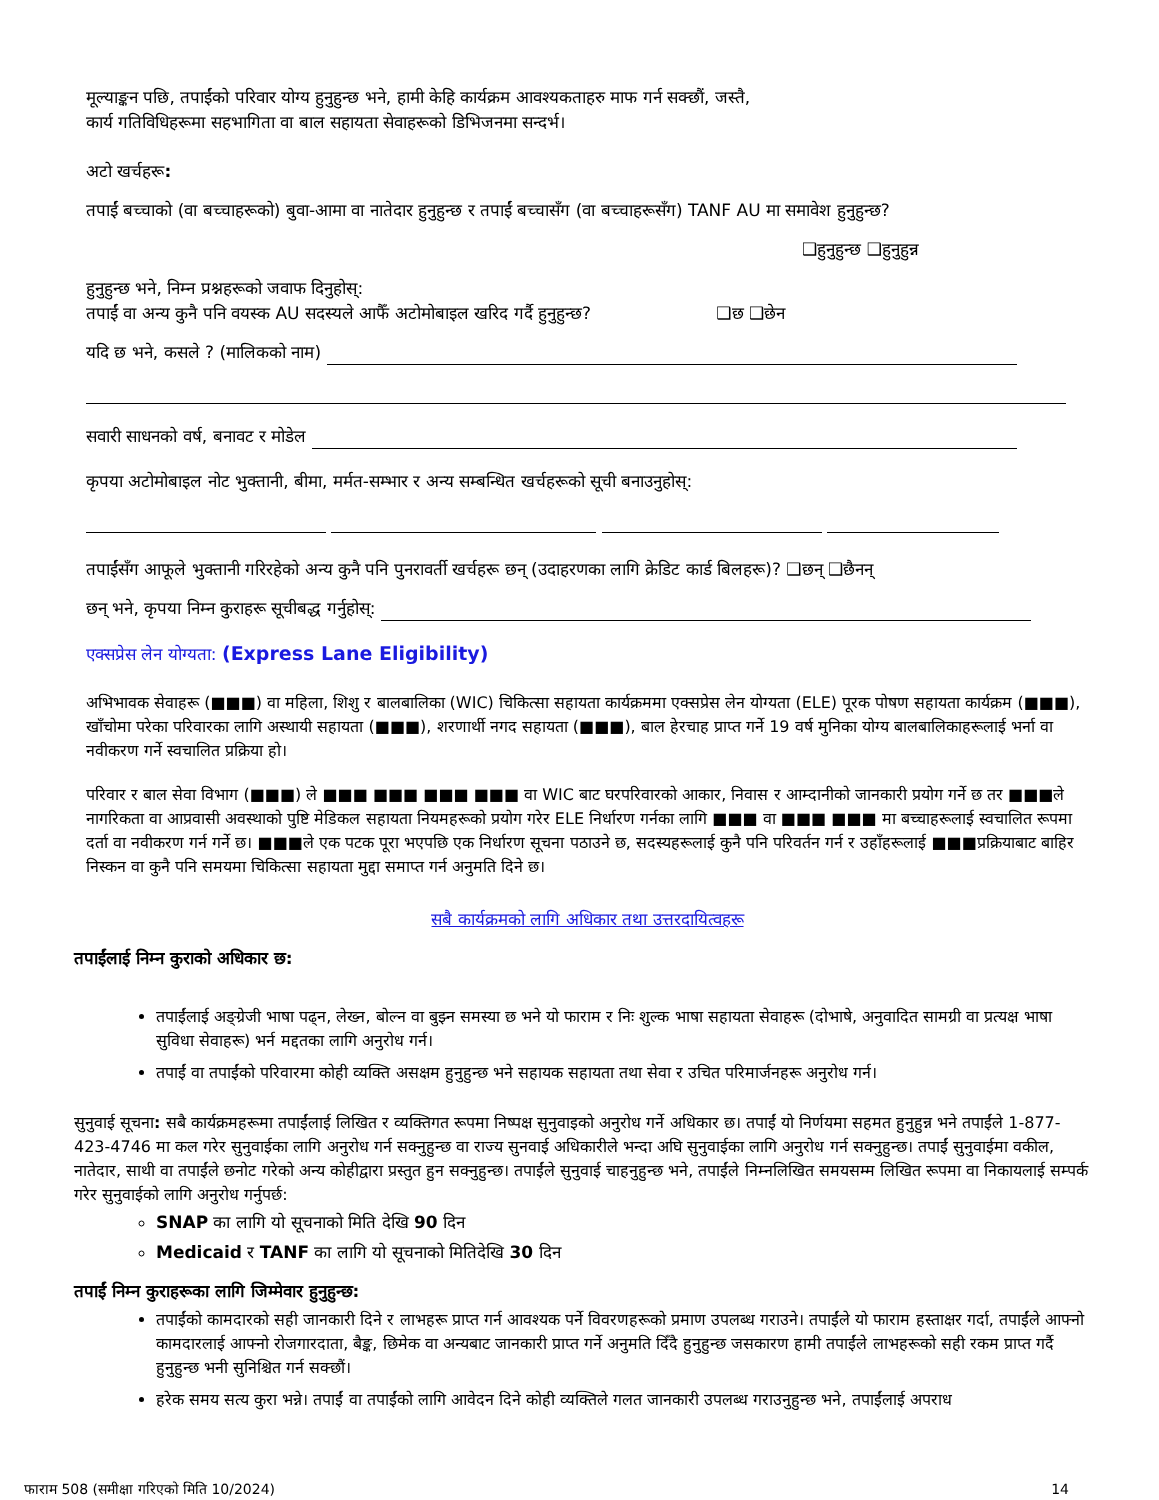मूल्याङ्कन पछि, तपाईंको परिवार योग्य हुनुहुन्छ भने, हामी केहि कार्यक्रम आवश्यकताहरु माफ गर्न सक्छौं, जस्तै,
कार्य गतिविधिहरूमा सहभागिता वा बाल सहायता सेवाहरूको डिभिजनमा सन्दर्भ।
अटो खर्चहरू:
तपाईं बच्चाको (वा बच्चाहरूको) बुवा-आमा वा नातेदार हुनुहुन्छ र तपाईं बच्चासँग (वा बच्चाहरूसँग) TANF AU मा समावेश हुनुहुन्छ?
❑हुनुहुन्छ ❑हुनुहुन्न
हुनुहुन्छ भने, निम्न प्रश्नहरूको जवाफ दिनुहोस्:
तपाईं वा अन्य कुनै पनि वयस्क AU सदस्यले आफैँ अटोमोबाइल खरिद गर्दै हुनुहुन्छ? ❑छ ❑छेन
यदि छ भने, कसले ? (मालिकको नाम)
सवारी साधनको वर्ष, बनावट र मोडेल
कृपया अटोमोबाइल नोट भुक्तानी, बीमा, मर्मत-सम्भार र अन्य सम्बन्धित खर्चहरूको सूची बनाउनुहोस्:
तपाईंसँग आफूले भुक्तानी गरिरहेको अन्य कुनै पनि पुनरावर्ती खर्चहरू छन् (उदाहरणका लागि क्रेडिट कार्ड बिलहरू)? ❑छन् ❑छैनन्
छन् भने, कृपया निम्न कुराहरू सूचीबद्ध गर्नुहोस्:
एक्सप्रेस लेन योग्यता: (Express Lane Eligibility)
अभिभावक सेवाहरू (■■■) वा महिला, शिशु र बालबालिका (WIC) चिकित्सा सहायता कार्यक्रममा एक्सप्रेस लेन योग्यता (ELE) पूरक पोषण सहायता कार्यक्रम (■■■), खाँचोमा परेका परिवारका लागि अस्थायी सहायता (■■■), शरणार्थी नगद सहायता (■■■), बाल हेरचाह प्राप्त गर्ने 19 वर्ष मुनिका योग्य बालबालिकाहरूलाई भर्ना वा नवीकरण गर्ने स्वचालित प्रक्रिया हो।
परिवार र बाल सेवा विभाग (■■■) ले ■■■ ■■■ ■■■ ■■■ वा WIC बाट घरपरिवारको आकार, निवास र आम्दानीको जानकारी प्रयोग गर्ने छ तर ■■■ले नागरिकता वा आप्रवासी अवस्थाको पुष्टि मेडिकल सहायता नियमहरूको प्रयोग गरेर ELE निर्धारण गर्नका लागि ■■■ वा ■■■ ■■■ मा बच्चाहरूलाई स्वचालित रूपमा दर्ता वा नवीकरण गर्न गर्ने छ। ■■■ले एक पटक पूरा भएपछि एक निर्धारण सूचना पठाउने छ, सदस्यहरूलाई कुनै पनि परिवर्तन गर्न र उहाँहरूलाई ■■■प्रक्रियाबाट बाहिर निस्कन वा कुनै पनि समयमा चिकित्सा सहायता मुद्दा समाप्त गर्न अनुमति दिने छ।
सबै कार्यक्रमको लागि अधिकार तथा उत्तरदायित्वहरू
तपाईंलाई निम्न कुराको अधिकार छ:
तपाईंलाई अङ्ग्रेजी भाषा पढ्न, लेख्न, बोल्न वा बुझ्न समस्या छ भने यो फाराम र निः शुल्क भाषा सहायता सेवाहरू (दोभाषे, अनुवादित सामग्री वा प्रत्यक्ष भाषा सुविधा सेवाहरू) भर्न मद्दतका लागि अनुरोध गर्न।
तपाईं वा तपाईंको परिवारमा कोही व्यक्ति असक्षम हुनुहुन्छ भने सहायक सहायता तथा सेवा र उचित परिमार्जनहरू अनुरोध गर्न।
सुनुवाई सूचना: सबै कार्यक्रमहरूमा तपाईंलाई लिखित र व्यक्तिगत रूपमा निष्पक्ष सुनुवाइको अनुरोध गर्ने अधिकार छ। तपाईं यो निर्णयमा सहमत हुनुहुन्न भने तपाईंले 1-877-423-4746 मा कल गरेर सुनुवाईका लागि अनुरोध गर्न सक्नुहुन्छ वा राज्य सुनवाई अधिकारीले भन्दा अघि सुनुवाईका लागि अनुरोध गर्न सक्नुहुन्छ। तपाईं सुनुवाईमा वकील, नातेदार, साथी वा तपाईंले छनोट गरेको अन्य कोहीद्वारा प्रस्तुत हुन सक्नुहुन्छ। तपाईंले सुनुवाई चाहनुहुन्छ भने, तपाईंले निम्नलिखित समयसम्म लिखित रूपमा वा निकायलाई सम्पर्क गरेर सुनुवाईको लागि अनुरोध गर्नुपर्छ:
SNAP का लागि यो सूचनाको मिति देखि 90 दिन
Medicaid र TANF का लागि यो सूचनाको मितिदेखि 30 दिन
तपाईं निम्न कुराहरूका लागि जिम्मेवार हुनुहुन्छ:
तपाईंको कामदारको सही जानकारी दिने र लाभहरू प्राप्त गर्न आवश्यक पर्ने विवरणहरूको प्रमाण उपलब्ध गराउने। तपाईंले यो फाराम हस्ताक्षर गर्दा, तपाईंले आफ्नो कामदारलाई आफ्नो रोजगारदाता, बैङ्क, छिमेक वा अन्यबाट जानकारी प्राप्त गर्ने अनुमति दिँदै हुनुहुन्छ जसकारण हामी तपाईंले लाभहरूको सही रकम प्राप्त गर्दै हुनुहुन्छ भनी सुनिश्चित गर्न सक्छौं।
हरेक समय सत्य कुरा भन्ने। तपाईं वा तपाईंको लागि आवेदन दिने कोही व्यक्तिले गलत जानकारी उपलब्ध गराउनुहुन्छ भने, तपाईंलाई अपराध
फाराम 508 (समीक्षा गरिएको मिति 10/2024) 14